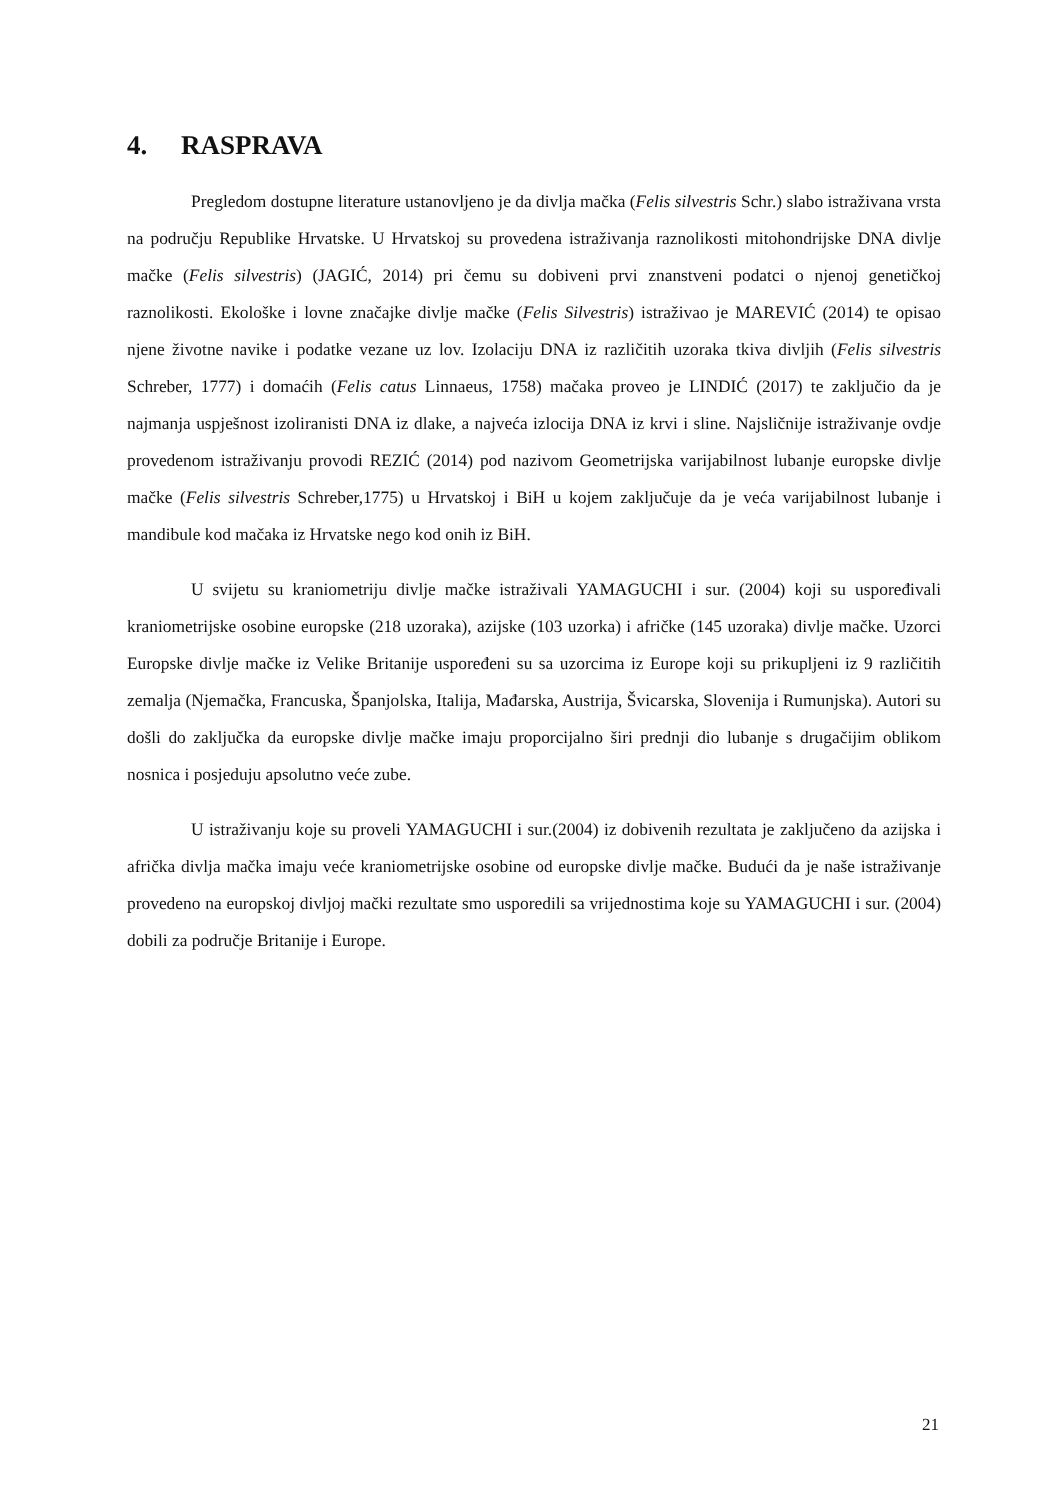4. RASPRAVA
Pregledom dostupne literature ustanovljeno je da divlja mačka (Felis silvestris Schr.) slabo istraživana vrsta na području Republike Hrvatske. U Hrvatskoj su provedena istraživanja raznolikosti mitohondrijske DNA divlje mačke (Felis silvestris) (JAGIĆ, 2014) pri čemu su dobiveni prvi znanstveni podatci o njenoj genetičkoj raznolikosti. Ekološke i lovne značajke divlje mačke (Felis Silvestris) istraživao je MAREVIĆ (2014) te opisao njene životne navike i podatke vezane uz lov. Izolaciju DNA iz različitih uzoraka tkiva divljih (Felis silvestris Schreber, 1777) i domaćih (Felis catus Linnaeus, 1758) mačaka proveo je LINDIĆ (2017) te zaključio da je najmanja uspješnost izoliranisti DNA iz dlake, a najveća izlocija DNA iz krvi i sline. Najsličnije istraživanje ovdje provedenom istraživanju provodi REZIĆ (2014) pod nazivom Geometrijska varijabilnost lubanje europske divlje mačke (Felis silvestris Schreber,1775) u Hrvatskoj i BiH u kojem zaključuje da je veća varijabilnost lubanje i mandibule kod mačaka iz Hrvatske nego kod onih iz BiH.
U svijetu su kraniometriju divlje mačke istraživali YAMAGUCHI i sur. (2004) koji su uspoređivali kraniometrijske osobine europske (218 uzoraka), azijske (103 uzorka) i afričke (145 uzoraka) divlje mačke. Uzorci Europske divlje mačke iz Velike Britanije uspoređeni su sa uzorcima iz Europe koji su prikupljeni iz 9 različitih zemalja (Njemačka, Francuska, Španjolska, Italija, Mađarska, Austrija, Švicarska, Slovenija i Rumunjska). Autori su došli do zaključka da europske divlje mačke imaju proporcijalno širi prednji dio lubanje s drugačijim oblikom nosnica i posjeduju apsolutno veće zube.
U istraživanju koje su proveli YAMAGUCHI i sur.(2004) iz dobivenih rezultata je zaključeno da azijska i afrička divlja mačka imaju veće kraniometrijske osobine od europske divlje mačke. Budući da je naše istraživanje provedeno na europskoj divljoj mački rezultate smo usporedili sa vrijednostima koje su YAMAGUCHI i sur. (2004) dobili za područje Britanije i Europe.
21